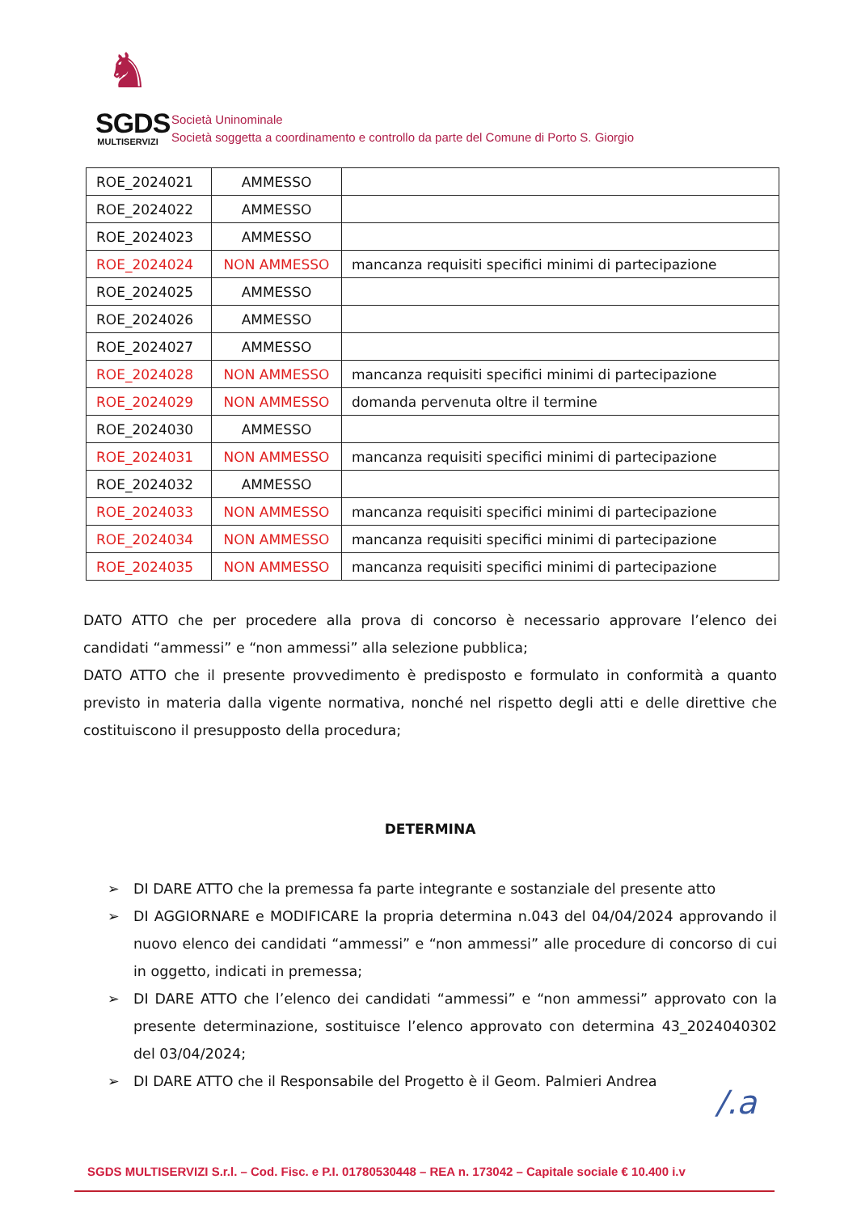♞
SGDS
MULTISERVIZI
Società Uninominale
Società soggetta a coordinamento e controllo da parte del Comune di Porto S. Giorgio
| ROE_2024021 | AMMESSO | |
| ROE_2024022 | AMMESSO | |
| ROE_2024023 | AMMESSO | |
| ROE_2024024 | NON AMMESSO | mancanza requisiti specifici minimi di partecipazione |
| ROE_2024025 | AMMESSO | |
| ROE_2024026 | AMMESSO | |
| ROE_2024027 | AMMESSO | |
| ROE_2024028 | NON AMMESSO | mancanza requisiti specifici minimi di partecipazione |
| ROE_2024029 | NON AMMESSO | domanda pervenuta oltre il termine |
| ROE_2024030 | AMMESSO | |
| ROE_2024031 | NON AMMESSO | mancanza requisiti specifici minimi di partecipazione |
| ROE_2024032 | AMMESSO | |
| ROE_2024033 | NON AMMESSO | mancanza requisiti specifici minimi di partecipazione |
| ROE_2024034 | NON AMMESSO | mancanza requisiti specifici minimi di partecipazione |
| ROE_2024035 | NON AMMESSO | mancanza requisiti specifici minimi di partecipazione |
DATO ATTO che per procedere alla prova di concorso è necessario approvare l’elenco dei candidati “ammessi” e “non ammessi” alla selezione pubblica;
DATO ATTO che il presente provvedimento è predisposto e formulato in conformità a quanto previsto in materia dalla vigente normativa, nonché nel rispetto degli atti e delle direttive che costituiscono il presupposto della procedura;
DETERMINA
➢ DI DARE ATTO che la premessa fa parte integrante e sostanziale del presente atto
➢ DI AGGIORNARE e MODIFICARE la propria determina n.043 del 04/04/2024 approvando il nuovo elenco dei candidati “ammessi” e “non ammessi” alle procedure di concorso di cui in oggetto, indicati in premessa;
➢ DI DARE ATTO che l’elenco dei candidati “ammessi” e “non ammessi” approvato con la presente determinazione, sostituisce l’elenco approvato con determina 43_2024040302 del 03/04/2024;
➢ DI DARE ATTO che il Responsabile del Progetto è il Geom. Palmieri Andrea
/.a
SGDS MULTISERVIZI S.r.l. – Cod. Fisc. e P.I. 01780530448 – REA n. 173042 – Capitale sociale € 10.400 i.v